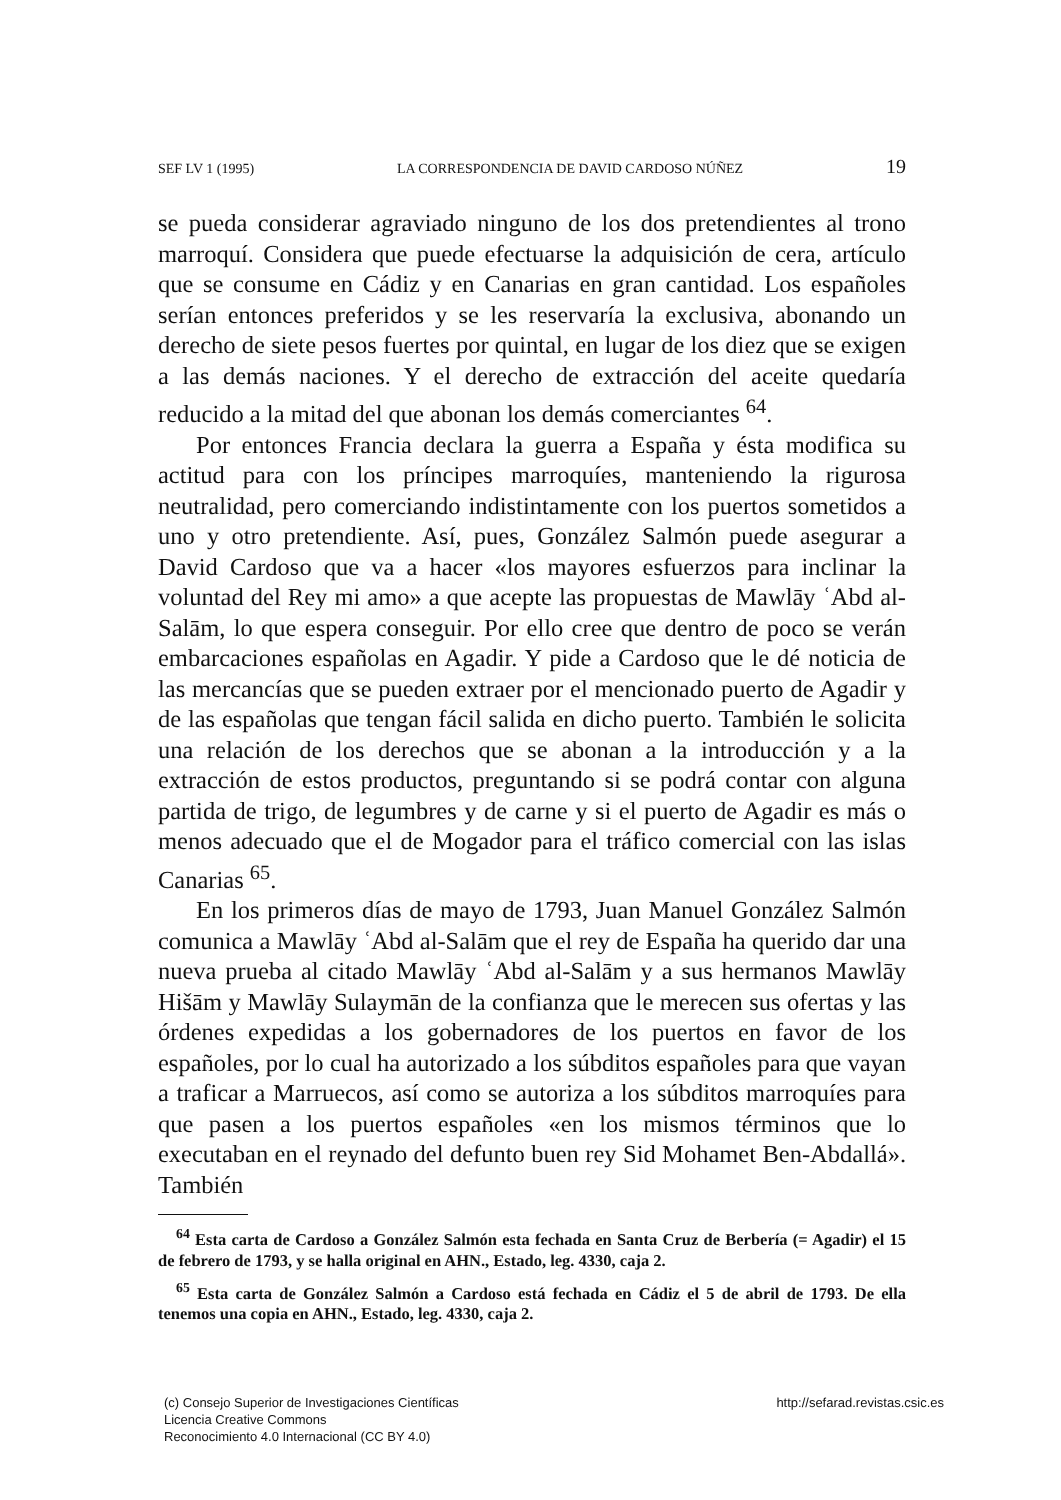SEF LV 1 (1995) LA CORRESPONDENCIA DE DAVID CARDOSO NÚÑEZ 19
se pueda considerar agraviado ninguno de los dos pretendientes al trono marroquí. Considera que puede efectuarse la adquisición de cera, artículo que se consume en Cádiz y en Canarias en gran cantidad. Los españoles serían entonces preferidos y se les reservaría la exclusiva, abonando un derecho de siete pesos fuertes por quintal, en lugar de los diez que se exigen a las demás naciones. Y el derecho de extracción del aceite quedaría reducido a la mitad del que abonan los demás comerciantes <sup>64</sup>.
Por entonces Francia declara la guerra a España y ésta modifica su actitud para con los príncipes marroquíes, manteniendo la rigurosa neutralidad, pero comerciando indistintamente con los puertos sometidos a uno y otro pretendiente. Así, pues, González Salmón puede asegurar a David Cardoso que va a hacer «los mayores esfuerzos para inclinar la voluntad del Rey mi amo» a que acepte las propuestas de Mawlāy ʿAbd al-Salām, lo que espera conseguir. Por ello cree que dentro de poco se verán embarcaciones españolas en Agadir. Y pide a Cardoso que le dé noticia de las mercancías que se pueden extraer por el mencionado puerto de Agadir y de las españolas que tengan fácil salida en dicho puerto. También le solicita una relación de los derechos que se abonan a la introducción y a la extracción de estos productos, preguntando si se podrá contar con alguna partida de trigo, de legumbres y de carne y si el puerto de Agadir es más o menos adecuado que el de Mogador para el tráfico comercial con las islas Canarias <sup>65</sup>.
En los primeros días de mayo de 1793, Juan Manuel González Salmón comunica a Mawlāy ʿAbd al-Salām que el rey de España ha querido dar una nueva prueba al citado Mawlāy ʿAbd al-Salām y a sus hermanos Mawlāy Hišām y Mawlāy Sulaymān de la confianza que le merecen sus ofertas y las órdenes expedidas a los gobernadores de los puertos en favor de los españoles, por lo cual ha autorizado a los súbditos españoles para que vayan a traficar a Marruecos, así como se autoriza a los súbditos marroquíes para que pasen a los puertos españoles «en los mismos términos que lo executaban en el reynado del defunto buen rey Sid Mohamet Ben-Abdallá». También
<sup>64</sup> Esta carta de Cardoso a González Salmón esta fechada en Santa Cruz de Berbería (= Agadir) el 15 de febrero de 1793, y se halla original en AHN., Estado, leg. 4330, caja 2.
<sup>65</sup> Esta carta de González Salmón a Cardoso está fechada en Cádiz el 5 de abril de 1793. De ella tenemos una copia en AHN., Estado, leg. 4330, caja 2.
(c) Consejo Superior de Investigaciones Científicas
Licencia Creative Commons
Reconocimiento 4.0 Internacional (CC BY 4.0)
http://sefarad.revistas.csic.es